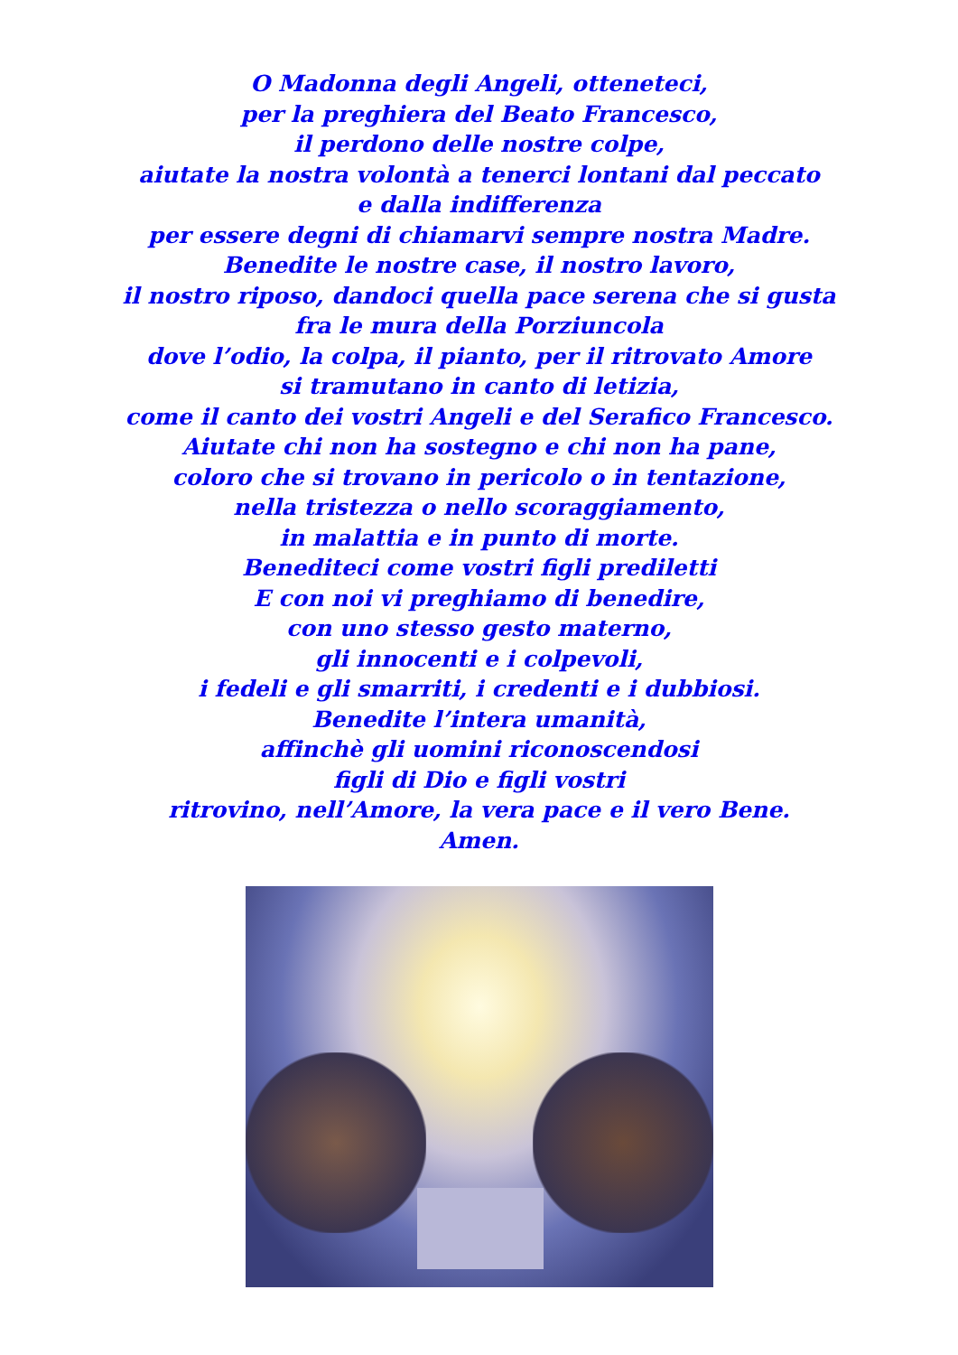O Madonna degli Angeli, otteneteci,
per la preghiera del Beato Francesco,
il perdono delle nostre colpe,
aiutate la nostra volontà a tenerci lontani dal peccato
e dalla indifferenza
per essere degni di chiamarvi sempre nostra Madre.
Benedite le nostre case, il nostro lavoro,
il nostro riposo, dandoci quella pace serena che si gusta
fra le mura della Porziuncola
dove l’odio, la colpa, il pianto, per il ritrovato Amore
si tramutano in canto di letizia,
come il canto dei vostri Angeli e del Serafico Francesco.
Aiutate chi non ha sostegno e chi non ha pane,
coloro che si trovano in pericolo o in tentazione,
nella tristezza o nello scoraggiamento,
in malattia e in punto di morte.
Benediteci come vostri figli prediletti
E con noi vi preghiamo di benedire,
con uno stesso gesto materno,
gli innocenti e i colpevoli,
i fedeli e gli smarriti, i credenti e i dubbiosi.
Benedite l’intera umanità,
affinchè gli uomini riconoscendosi
figli di Dio e figli vostri
ritrovino, nell’Amore, la vera pace e il vero Bene.
Amen.